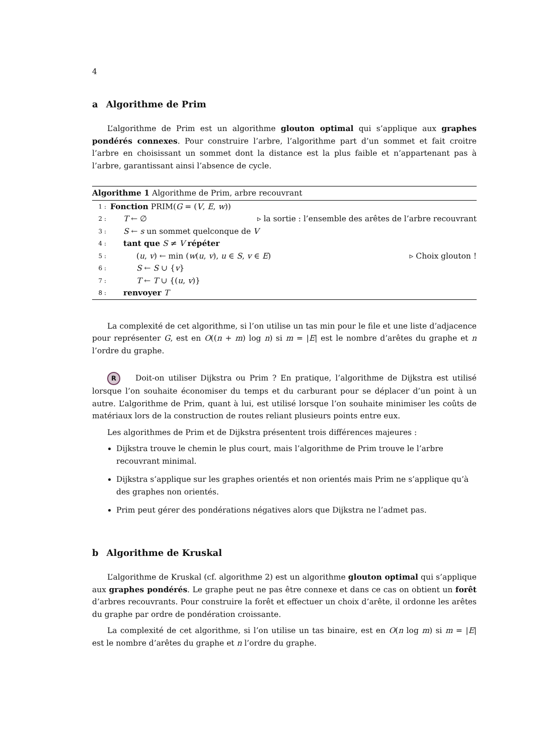4
a Algorithme de Prim
L’algorithme de Prim est un algorithme glouton optimal qui s’applique aux graphes pondérés connexes. Pour construire l’arbre, l’algorithme part d’un sommet et fait croitre l’arbre en choisissant un sommet dont la distance est la plus faible et n’appartenant pas à l’arbre, garantissant ainsi l’absence de cycle.
Algorithme 1 Algorithme de Prim, arbre recouvrant
1 : Fonction PRIM(G = (V, E, w))
2 : T ← ∅ ▹ la sortie : l’ensemble des arêtes de l’arbre recouvrant
3 : S ← s un sommet quelconque de V
4 : tant que S ≠ V répéter
5 : (u, v) ← min (w(u, v), u ∈ S, v ∈ E) ▹ Choix glouton !
6 : S ← S ∪ {v}
7 : T ← T ∪ {(u, v)}
8 : renvoyer T
La complexité de cet algorithme, si l’on utilise un tas min pour le file et une liste d’adjacence pour représenter G, est en O((n + m) log n) si m = |E| est le nombre d’arêtes du graphe et n l’ordre du graphe.
R Doit-on utiliser Dijkstra ou Prim ? En pratique, l’algorithme de Dijkstra est utilisé lorsque l’on souhaite économiser du temps et du carburant pour se déplacer d’un point à un autre. L’algorithme de Prim, quant à lui, est utilisé lorsque l’on souhaite minimiser les coûts de matériaux lors de la construction de routes reliant plusieurs points entre eux.
Les algorithmes de Prim et de Dijkstra présentent trois différences majeures :
Dijkstra trouve le chemin le plus court, mais l’algorithme de Prim trouve le l’arbre recouvrant minimal.
Dijkstra s’applique sur les graphes orientés et non orientés mais Prim ne s’applique qu’à des graphes non orientés.
Prim peut gérer des pondérations négatives alors que Dijkstra ne l’admet pas.
b Algorithme de Kruskal
L’algorithme de Kruskal (cf. algorithme 2) est un algorithme glouton optimal qui s’applique aux graphes pondérés. Le graphe peut ne pas être connexe et dans ce cas on obtient un forêt d’arbres recouvrants. Pour construire la forêt et effectuer un choix d’arête, il ordonne les arêtes du graphe par ordre de pondération croissante.
La complexité de cet algorithme, si l’on utilise un tas binaire, est en O(n log m) si m = |E| est le nombre d’arêtes du graphe et n l’ordre du graphe.